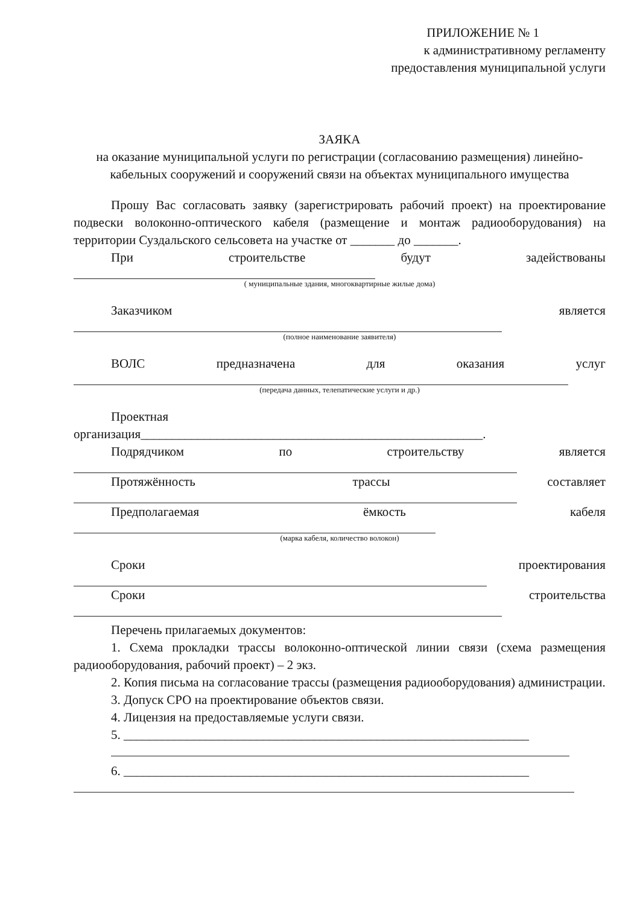ПРИЛОЖЕНИЕ № 1
к административному регламенту
предоставления муниципальной услуги
ЗАЯКА
на оказание муниципальной услуги по регистрации (согласованию размещения) линейно-кабельных сооружений и сооружений связи на объектах муниципального имущества
Прошу Вас согласовать заявку (зарегистрировать рабочий проект) на проектирование подвески волоконно-оптического кабеля (размещение и монтаж радиооборудования) на территории Суздальского сельсовета на участке от _______ до _______.
При строительстве будут задействованы
( муниципальные здания, многоквартирные жилые дома)
Заказчиком является
(полное наименование заявителя)
ВОЛС предназначена для оказания услуг
(передача данных, телепатические услуги и др.)
Проектная
организация______________________________________________________.
Подрядчиком по строительству является
Протяжённость трассы составляет
Предполагаемая ёмкость кабеля
(марка кабеля, количество волокон)
Сроки проектирования
Сроки строительства
Перечень прилагаемых документов:
1. Схема прокладки трассы волоконно-оптической линии связи (схема размещения радиооборудования, рабочий проект) – 2 экз.
2. Копия письма на согласование трассы (размещения радиооборудования) администрации.
3. Допуск СРО на проектирование объектов связи.
4. Лицензия на предоставляемые услуги связи.
5. ________________________________________________________________
6. ________________________________________________________________